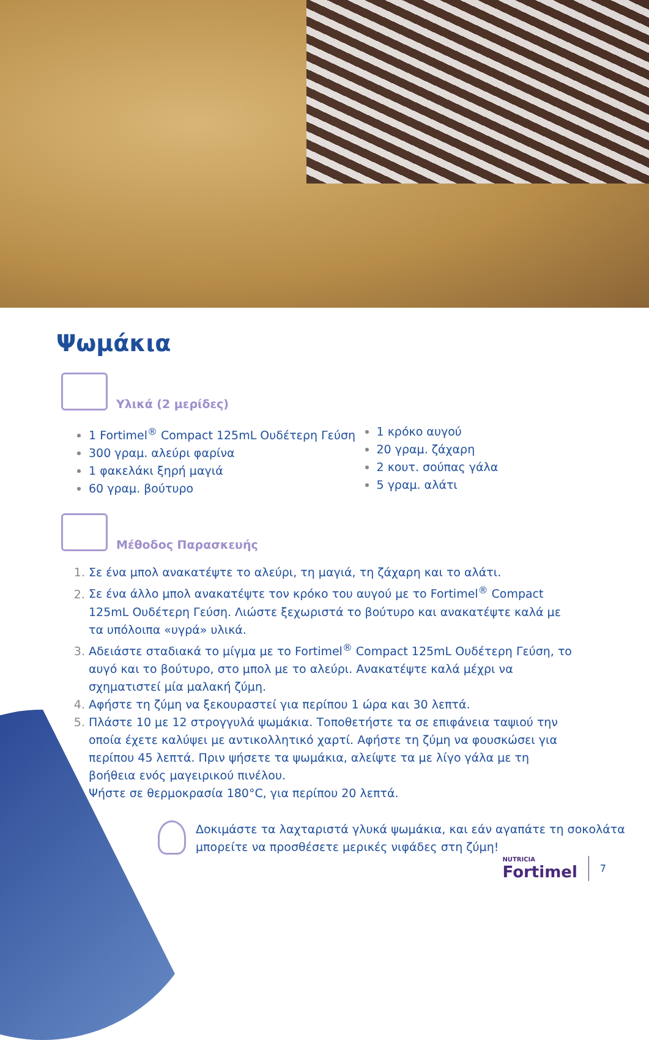Ψωμάκια
Υλικά (2 μερίδες)
1 Fortimel<sup>®</sup> Compact 125mL Ουδέτερη Γεύση
300 γραμ. αλεύρι φαρίνα
1 φακελάκι ξηρή μαγιά
60 γραμ. βούτυρο
1 κρόκο αυγού
20 γραμ. ζάχαρη
2 κουτ. σούπας γάλα
5 γραμ. αλάτι
Μέθοδος Παρασκευής
Σε ένα μπολ ανακατέψτε το αλεύρι, τη μαγιά, τη ζάχαρη και το αλάτι.
Σε ένα άλλο μπολ ανακατέψτε τον κρόκο του αυγού με το Fortimel<sup>®</sup> Compact 125mL Ουδέτερη Γεύση. Λιώστε ξεχωριστά το βούτυρο και ανακατέψτε καλά με τα υπόλοιπα «υγρά» υλικά.
Αδειάστε σταδιακά το μίγμα με το Fortimel<sup>®</sup> Compact 125mL Ουδέτερη Γεύση, το αυγό και το βούτυρο, στο μπολ με το αλεύρι. Ανακατέψτε καλά μέχρι να σχηματιστεί μία μαλακή ζύμη.
Αφήστε τη ζύμη να ξεκουραστεί για περίπου 1 ώρα και 30 λεπτά.
Πλάστε 10 με 12 στρογγυλά ψωμάκια. Τοποθετήστε τα σε επιφάνεια ταψιού την οποία έχετε καλύψει με αντικολλητικό χαρτί. Αφήστε τη ζύμη να φουσκώσει για περίπου 45 λεπτά. Πριν ψήσετε τα ψωμάκια, αλείψτε τα με λίγο γάλα με τη βοήθεια ενός μαγειρικού πινέλου.
Ψήστε σε θερμοκρασία 180°C, για περίπου 20 λεπτά.
Δοκιμάστε τα λαχταριστά γλυκά ψωμάκια, και εάν αγαπάτε τη σοκολάτα
μπορείτε να προσθέσετε μερικές νιφάδες στη ζύμη!
NUTRICIA
Fortimel
7